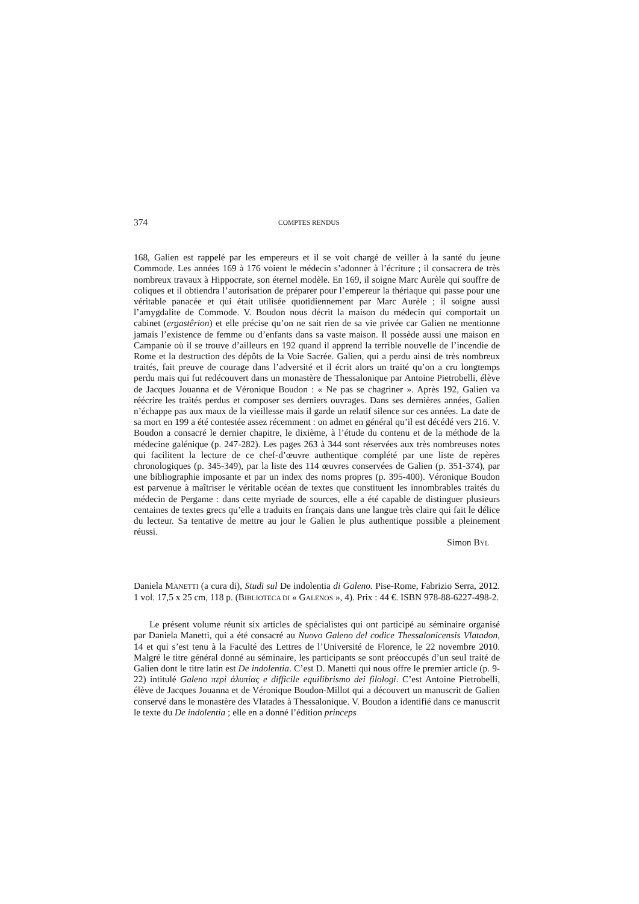374 COMPTES RENDUS
168, Galien est rappelé par les empereurs et il se voit chargé de veiller à la santé du jeune Commode. Les années 169 à 176 voient le médecin s’adonner à l’écriture ; il consacrera de très nombreux travaux à Hippocrate, son éternel modèle. En 169, il soigne Marc Aurèle qui souffre de coliques et il obtiendra l’autorisation de préparer pour l’empereur la thériaque qui passe pour une véritable panacée et qui était utilisée quotidiennement par Marc Aurèle ; il soigne aussi l’amygdalite de Commode. V. Boudon nous décrit la maison du médecin qui comportait un cabinet (ergastêrion) et elle précise qu’on ne sait rien de sa vie privée car Galien ne mentionne jamais l’existence de femme ou d’enfants dans sa vaste maison. Il possède aussi une maison en Campanie où il se trouve d’ailleurs en 192 quand il apprend la terrible nouvelle de l’incendie de Rome et la destruction des dépôts de la Voie Sacrée. Galien, qui a perdu ainsi de très nombreux traités, fait preuve de courage dans l’adversité et il écrit alors un traité qu’on a cru longtemps perdu mais qui fut redécouvert dans un monastère de Thessalonique par Antoine Pietrobelli, élève de Jacques Jouanna et de Véronique Boudon : « Ne pas se chagriner ». Après 192, Galien va réécrire les traités perdus et composer ses derniers ouvrages. Dans ses dernières années, Galien n’échappe pas aux maux de la vieillesse mais il garde un relatif silence sur ces années. La date de sa mort en 199 a été contestée assez récemment : on admet en général qu’il est décédé vers 216. V. Boudon a consacré le dernier chapitre, le dixième, à l’étude du contenu et de la méthode de la médecine galénique (p. 247-282). Les pages 263 à 344 sont réservées aux très nombreuses notes qui facilitent la lecture de ce chef-d’œuvre authentique complété par une liste de repères chronologiques (p. 345-349), par la liste des 114 œuvres conservées de Galien (p. 351-374), par une bibliographie imposante et par un index des noms propres (p. 395-400). Véronique Boudon est parvenue à maîtriser le véritable océan de textes que constituent les innombrables traités du médecin de Pergame : dans cette myriade de sources, elle a été capable de distinguer plusieurs centaines de textes grecs qu’elle a traduits en français dans une langue très claire qui fait le délice du lecteur. Sa tentative de mettre au jour le Galien le plus authentique possible a pleinement réussi.
Simon BYL
Daniela MANETTI (a cura di), Studi sul De indolentia di Galeno. Pise-Rome, Fabrizio Serra, 2012. 1 vol. 17,5 x 25 cm, 118 p. (BIBLIOTECA DI « GALENOS », 4). Prix : 44 €. ISBN 978-88-6227-498-2.
Le présent volume réunit six articles de spécialistes qui ont participé au séminaire organisé par Daniela Manetti, qui a été consacré au Nuovo Galeno del codice Thessalonicensis Vlatadon, 14 et qui s’est tenu à la Faculté des Lettres de l’Université de Florence, le 22 novembre 2010. Malgré le titre général donné au séminaire, les participants se sont préoccupés d’un seul traité de Galien dont le titre latin est De indolentia. C’est D. Manetti qui nous offre le premier article (p. 9-22) intitulé Galeno περὶ ἀλυπίας e difficile equilibrismo dei filologi. C’est Antoine Pietrobelli, élève de Jacques Jouanna et de Véronique Boudon-Millot qui a découvert un manuscrit de Galien conservé dans le monastère des Vlatades à Thessalonique. V. Boudon a identifié dans ce manuscrit le texte du De indolentia ; elle en a donné l’édition princeps